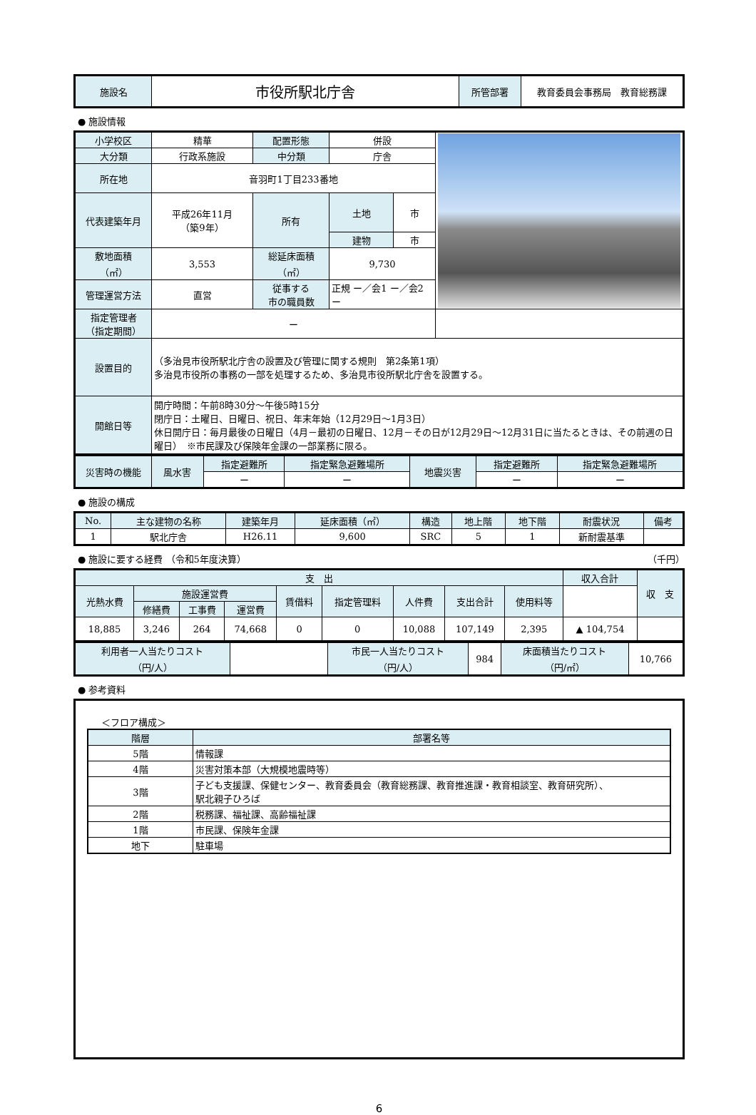| 施設名 | 市役所駅北庁舎 | 所管部署 | 教育委員会事務局 教育総務課 |
● 施設情報
| 小学校区 | 精華 | 配置形態 | 併設 | | |
| 大分類 | 行政系施設 | 中分類 | 庁舎 | | |
| 所在地 | 音羽町1丁目233番地 | | | | |
| 代表建築年月 | 平成26年11月 （築9年） | 所有 | 土地 | 市 | |
| | | | 建物 | 市 | |
| 敷地面積 （㎡） | 3,553 | 総延床面積 （㎡） | 9,730 | | |
| 管理運営方法 | 直営 | 従事する 市の職員数 | 正規 ー／会1 ー／会2 ー | | |
| 指定管理者 （指定期間） | ー | | | | |
| 設置目的 | （多治見市役所駅北庁舎の設置及び管理に関する規則 第2条第1項） 多治見市役所の事務の一部を処理するため、多治見市役所駅北庁舎を設置する。 | | | | |
| 開館日等 | 開庁時間：午前8時30分～午後5時15分 閉庁日：土曜日、日曜日、祝日、年末年始（12月29日～1月3日） 休日開庁日：毎月最後の日曜日（4月－最初の日曜日、12月－その日が12月29日～12月31日に当たるときは、その前週の日曜日） ※市民課及び保険年金課の一部業務に限る。 | | | | |
| 災害時の機能 | 風水害 | 指定避難所 | 指定緊急避難場所 | 地震災害 | 指定避難所 | 指定緊急避難場所 |
| | | ー | ー | | ー | ー |
● 施設の構成
| No. | 主な建物の名称 | 建築年月 | 延床面積（㎡） | 構造 | 地上階 | 地下階 | 耐震状況 | 備考 |
| 1 | 駅北庁舎 | H26.11 | 9,600 | SRC | 5 | 1 | 新耐震基準 | |
● 施設に要する経費 （令和5年度決算） （千円）
| 支 出 | | | | | | | | | 収入合計 | 収 支 |
| 光熱水費 | 施設運営費 | | | 賃借料 | 指定管理料 | 人件費 | 支出合計 | 使用料等 | | |
| | 修繕費 | 工事費 | 運営費 | | | | | | | |
| 18,885 | 3,246 | 264 | 74,668 | 0 | 0 | 10,088 | 107,149 | 2,395 | ▲ 104,754 | |
| 利用者一人当たりコスト （円/人） | | 市民一人当たりコスト （円/人） | 984 | 床面積当たりコスト （円/㎡） | 10,766 |
● 参考資料
＜フロア構成＞
| 階層 | 部署名等 |
| 5階 | 情報課 |
| 4階 | 災害対策本部（大規模地震時等） |
| 3階 | 子ども支援課、保健センター、教育委員会（教育総務課、教育推進課・教育相談室、教育研究所）、 駅北親子ひろば |
| 2階 | 税務課、福祉課、高齢福祉課 |
| 1階 | 市民課、保険年金課 |
| 地下 | 駐車場 |
6